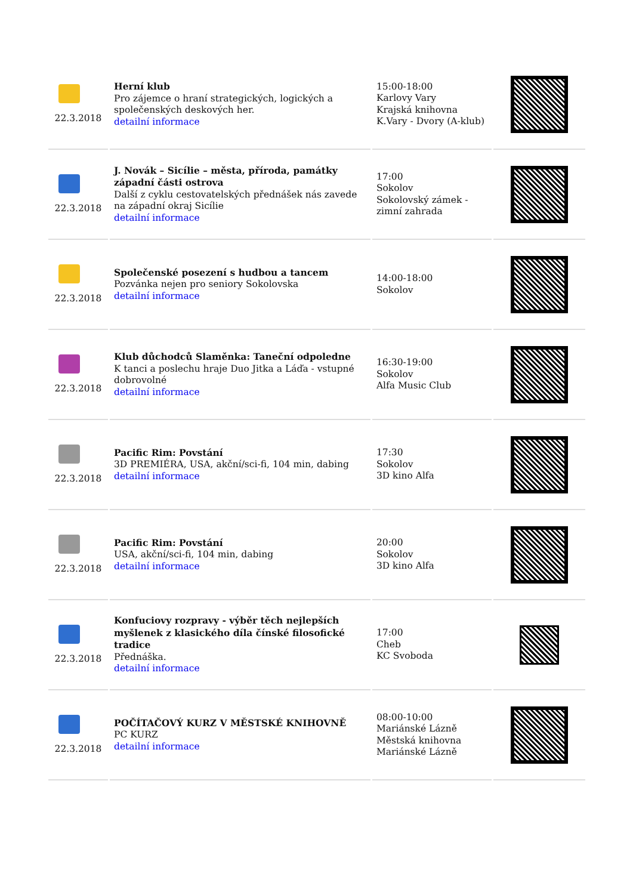| 22.3.2018 | Herní klub Pro zájemce o hraní strategických, logických a společenských deskových her. detailní informace | 15:00-18:00 Karlovy Vary Krajská knihovna K.Vary - Dvory (A-klub) | |
| 22.3.2018 | J. Novák – Sicílie – města, příroda, památky západní části ostrova Další z cyklu cestovatelských přednášek nás zavede na západní okraj Sicílie detailní informace | 17:00 Sokolov Sokolovský zámek - zimní zahrada | |
| 22.3.2018 | Společenské posezení s hudbou a tancem Pozvánka nejen pro seniory Sokolovska detailní informace | 14:00-18:00 Sokolov | |
| 22.3.2018 | Klub důchodců Slaměnka: Taneční odpoledne K tanci a poslechu hraje Duo Jitka a Láďa - vstupné dobrovolné detailní informace | 16:30-19:00 Sokolov Alfa Music Club | |
| 22.3.2018 | Pacific Rim: Povstání 3D PREMIÉRA, USA, akční/sci-fi, 104 min, dabing detailní informace | 17:30 Sokolov 3D kino Alfa | |
| 22.3.2018 | Pacific Rim: Povstání USA, akční/sci-fi, 104 min, dabing detailní informace | 20:00 Sokolov 3D kino Alfa | |
| 22.3.2018 | Konfuciovy rozpravy - výběr těch nejlepších myšlenek z klasického díla čínské filosofické tradice Přednáška. detailní informace | 17:00 Cheb KC Svoboda | |
| 22.3.2018 | POČÍTAČOVÝ KURZ V MĚSTSKÉ KNIHOVNĚ PC KURZ detailní informace | 08:00-10:00 Mariánské Lázně Městská knihovna Mariánské Lázně | |